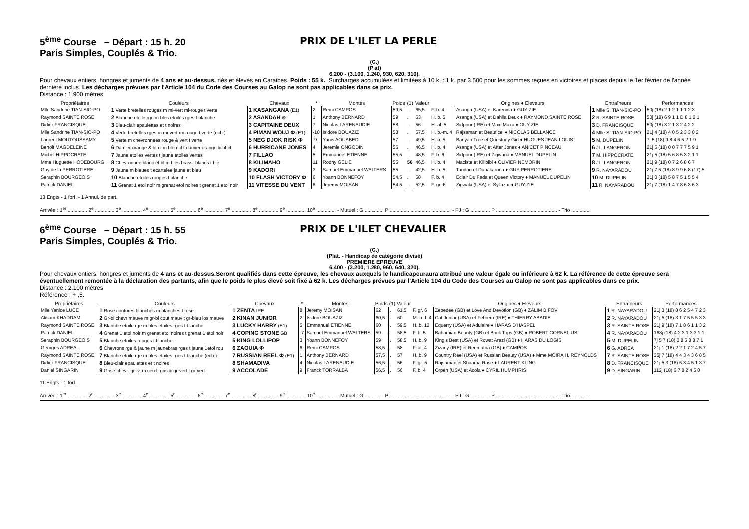5<sup>ème</sup> Course – Départ : 15 h. 20
Paris Simples, Couplés & Trio.
PRIX DE L'ILET LA PERLE
(G.)
(Plat)
6.200 - (3.100, 1.240, 930, 620, 310).
Pour chevaux entiers, hongres et juments de 4 ans et au-dessus, nés et élevés en Caraibes. Poids : 55 k.. Surcharges accumulées et limitées à 10 k. : 1 k. par 3.500 pour les sommes reçues en victoires et places depuis le 1er février de l'année dernière inclus. Les décharges prévues par l'Article 104 du Code des Courses au Galop ne sont pas applicables dans ce prix.
Distance : 1.900 mètres
| Propriétaires | Couleurs | Chevaux | * | Montes | Poids | (1) | Valeur | | Origines ♦ Eleveurs | Entraîneurs | Performances |
| --- | --- | --- | --- | --- | --- | --- | --- | --- | --- | --- | --- |
| Mlle Sandrine TIAN-SIO-PO | 1 Verte bretelles rouges m mi-vert mi-rouge t verte | 1 KASANGANA (E1) | 2 | Remi CAMPOS | 59,5 | . | 65,5 | F. b. 4 | Asanga (USA) et Karenina ♦ GUY ZIE | 1 Mlle S. TIAN-SIO-PO | 50j (18) 2 1 2 1 1 1 2 3 |
| Raymond SAINTE ROSE | 2 Blanche etoile rge m bles etoiles rges t blanche | 2 ASANDAH ⊗ | 1 | Anthony BERNARD | 59 | . | 63 | H. b. 5 | Asanga (USA) et Dahlia Deux ♦ RAYMOND SAINTE ROSE | 2 R. SAINTE ROSE | 50j (18) 6 9 1 1 D 8 1 2 1 |
| Didier FRANCISQUE | 3 Bleu-clair epaulettes et t noires | 3 CAPITAINE DEUX | 7 | Nicolas LARENAUDIE | 58 | . | 56 | H. al. 5 | Sidpour (IRE) et Maxi Maxa ♦ GUY ZIE | 3 D. FRANCISQUE | 50j (18) 3 2 1 3 2 4 2 2 |
| Mlle Sandrine TIAN-SIO-PO | 4 Verte bretelles rges m mi-vert mi-rouge t verte (ech.) | 4 PIMAN WOUJ Φ (E1) | -10 | Isidore BOUAZIZ | 58 | . | 57,5 | H. b.-m. 4 | Rajsaman et Beauficel ♦ NICOLAS BELLANCE | 4 Mlle S. TIAN-SIO-PO | 21j 4 (18) 4 0 5 2 3 3 0 2 |
| Laurent MOUTOUSSAMY | 5 Verte m chevronnees rouge & vert t verte | 5 NEG DJOK RISK Φ | -9 | Yanis AOUABED | 57 | . | 49,5 | H. b. 5 | Banyan Tree et Questney Girl ♦ HUGUES JEAN LOUIS | 5 M. DUPELIN | 7j 5 (18) 9 8 4 6 5 2 1 9 |
| Benoit MAGDELEINE | 6 Damier orange & bl-cl m bleu-cl t damier orange & bl-cl | 6 HURRICANE JONES | 4 | Jeremie ONGODIN | 56 | . | 46,5 | H. b. 4 | Asanga (USA) et After Jones ♦ ANICET PINCEAU | 6 JL. LANGERON | 21j 6 (18) 0 0 7 7 7 5 9 1 |
| Michel HIPPOCRATE | 7 Jaune etoiles vertes t jaune etoiles vertes | 7 FILLAO | 5 | Emmanuel ETIENNE | 55,5 | . | 48,5 | F. b. 6 | Sidpour (IRE) et Zigwana ♦ MANUEL DUPELIN | 7 M. HIPPOCRATE | 21j 5 (18) 5 6 8 5 3 2 1 1 |
| Mme Huguette HODEBOURG | 8 Chevronnee blanc et bl m bles brass. blancs t ble | 8 KILIMAHO | 11 | Rodny GELIE | 55 | 56 | 46,5 | H. b. 4 | Maciste et Kilibibi ♦ OLIVIER NEMORIN | 8 JL. LANGERON | 21j 9 (18) 0 7 2 6 8 6 7 |
| Guy de la PERROTIERE | 9 Jaune m bleues t ecartelee jaune et bleu | 9 KADORI | 3 | Samuel Emmanuel WALTERS | 55 | . | 42,5 | H. b. 5 | Tandori et Danakarona ♦ GUY PERROTIERE | 9 R. NAYARADOU | 21j 7 5 (18) 8 9 9 6 8 (17) 5 |
| Seraphin BOURGEOIS | 10 Blanche etoiles rouges t blanche | 10 FLASH VICTORY Φ | 6 | Yoann BONNEFOY | 54,5 | . | 58 | F. b. 4 | Eclair Du Fada et Queen Victory ♦ MANUEL DUPELIN | 10 M. DUPELIN | 21j 0 (18) 5 8 7 5 1 5 5 4 |
| Patrick DANIEL | 11 Grenat 1 etoi noir m grenat etoi noires t grenat 1 etoi noir | 11 VITESSE DU VENT | 8 | Jeremy MOISAN | 54,5 | . | 52,5 | F. gr. 6 | Zigwaki (USA) et Syl'azur ♦ GUY ZIE | 11 R. NAYARADOU | 21j 7 (18) 1 4 7 8 6 3 6 3 |
13 Engts - 1 forf. - 1 Annul. de part.
Arrivée : 1<sup>er</sup> .............. 2<sup>e</sup> .............. 3<sup>e</sup> .............. 4<sup>e</sup> .............. 5<sup>e</sup> .............. 6<sup>e</sup> .............. 7<sup>e</sup> .............. 8<sup>e</sup> .............. 9<sup>e</sup> .............. 10<sup>e</sup> .............. - Mutuel : G .............. P .............. .............. .............. - PJ : G .............. P .............. .............. .............. - Trio ..............
6<sup>ème</sup> Course – Départ : 15 h. 55
Paris Simples, Couplés & Trio.
PRIX DE L'ILET CHEVALIER
(G.)
(Plat. - Handicap de catégorie divisé)
PREMIERE EPREUVE
6.400 - (3.200, 1.280, 960, 640, 320).
Pour chevaux entiers, hongres et juments de 4 ans et au-dessus.Seront qualifiés dans cette épreuve, les chevaux auxquels le handicapeuraura attribué une valeur égale ou inférieure à 62 k. La référence de cette épreuve sera éventuellement remontée à la déclaration des partants, afin que le poids le plus élevé soit fixé à 62 k. Les décharges prévues par l'Article 104 du Code des Courses au Galop ne sont pas applicables dans ce prix.
Distance : 2.100 mètres
Référence : + ,5.
| Propriétaires | Couleurs | Chevaux | * | Montes | Poids | (1) | Valeur | | Origines ♦ Eleveurs | Entraîneurs | Performances |
| --- | --- | --- | --- | --- | --- | --- | --- | --- | --- | --- | --- |
| Mlle Yanice LUCE | 1 Rose coutures blanches m blanches t rose | 1 ZENTA IRE | 8 | Jeremy MOISAN | 62 | . | 61,5 | F. gr. 6 | Zebedee (GB) et Love And Devotion (GB) ♦ ZALIM BIFOV | 1 R. NAYARADOU | 21j 3 (18) 8 6 2 5 4 7 2 3 |
| Aksam KHADDAM | 2 Gr-bl chevr mauve m gr-bl cout mauv t gr-bleu los mauve | 2 KINAN JUNIOR | 2 | Isidore BOUAZIZ | 60,5 | . | 60 | M. b.-f. 4 | Cat Junior (USA) et Febrero (IRE) ♦ THIERRY ABADIE | 2 R. NAYARADOU | 21j 5 (18) 3 1 7 5 5 5 3 3 |
| Raymond SAINTE ROSE | 3 Blanche etoile rge m bles etoiles rges t blanche | 3 LUCKY HARRY (E1) | 5 | Emmanuel ETIENNE | 60 | . | 59,5 | H. b. 12 | Equerry (USA) et Adulaire ♦ HARAS D'HASPEL | 3 R. SAINTE ROSE | 21j 9 (18) 7 1 8 6 1 1 3 2 |
| Patrick DANIEL | 4 Grenat 1 etoi noir m grenat etoi noires t grenat 1 etoi noir | 4 COPING STONE GB | -7 | Samuel Emmanuel WALTERS | 59 | . | 58,5 | F. b. 5 | Bahamian Bounty (GB) et Brick Tops (GB) ♦ ROBERT CORNELIUS | 4 R. NAYARADOU | 168j (18) 4 2 3 1 3 3 1 1 |
| Seraphin BOURGEOIS | 5 Blanche etoiles rouges t blanche | 5 KING LOLLIPOP | 3 | Yoann BONNEFOY | 59 | . | 58,5 | H. b. 9 | King's Best (USA) et Rowat Arazi (GB) ♦ HARAS DU LOGIS | 5 M. DUPELIN | 7j 5 7 (18) 0 8 5 8 8 7 1 |
| Georges ADREA | 6 Chevrons rge & jaune m jaunebras rges t jaune 1etoi rou | 6 ZAOUIA Φ | 6 | Remi CAMPOS | 58,5 | . | 58 | F. al. 4 | Zizany (IRE) et Reematna (GB) ♦ CAMPOS | 6 G. ADREA | 21j 1 (18) 2 2 1 7 2 4 5 7 |
| Raymond SAINTE ROSE | 7 Blanche etoile rge m bles etoiles rges t blanche (ech.) | 7 RUSSIAN REEL Φ (E1) | 1 | Anthony BERNARD | 57,5 | . | 57 | H. b. 9 | Country Reel (USA) et Russian Beauty (USA) ♦ Mme MOIRA H. REYNOLDS | 7 R. SAINTE ROSE | 35j 7 (18) 4 4 3 4 3 6 8 5 |
| Didier FRANCISQUE | 8 Bleu-clair epaulettes et t noires | 8 SHAMADIVA | 4 | Nicolas LARENAUDIE | 56,5 | . | 56 | F. gr. 5 | Rajsaman et Shaama Rose ♦ LAURENT KLING | 8 D. FRANCISQUE | 21j 5 3 (18) 5 3 4 5 1 3 7 |
| Daniel SINGARIN | 9 Grise chevr. gr.-v. m cercl. gris & gr-vert t gr-vert | 9 ACCOLADE | 9 | Franck TORRALBA | 56,5 | . | 56 | F. b. 4 | Orpen (USA) et Acola ♦ CYRIL HUMPHRIS | 9 D. SINGARIN | 112j (18) 6 7 8 2 4 5 0 |
11 Engts - 1 forf.
Arrivée : 1<sup>er</sup> .............. 2<sup>e</sup> .............. 3<sup>e</sup> .............. 4<sup>e</sup> .............. 5<sup>e</sup> .............. 6<sup>e</sup> .............. 7<sup>e</sup> .............. 8<sup>e</sup> .............. 9<sup>e</sup> .............. 10<sup>e</sup> .............. - Mutuel : G .............. P .............. .............. .............. - PJ : G .............. P .............. .............. .............. - Trio ..............